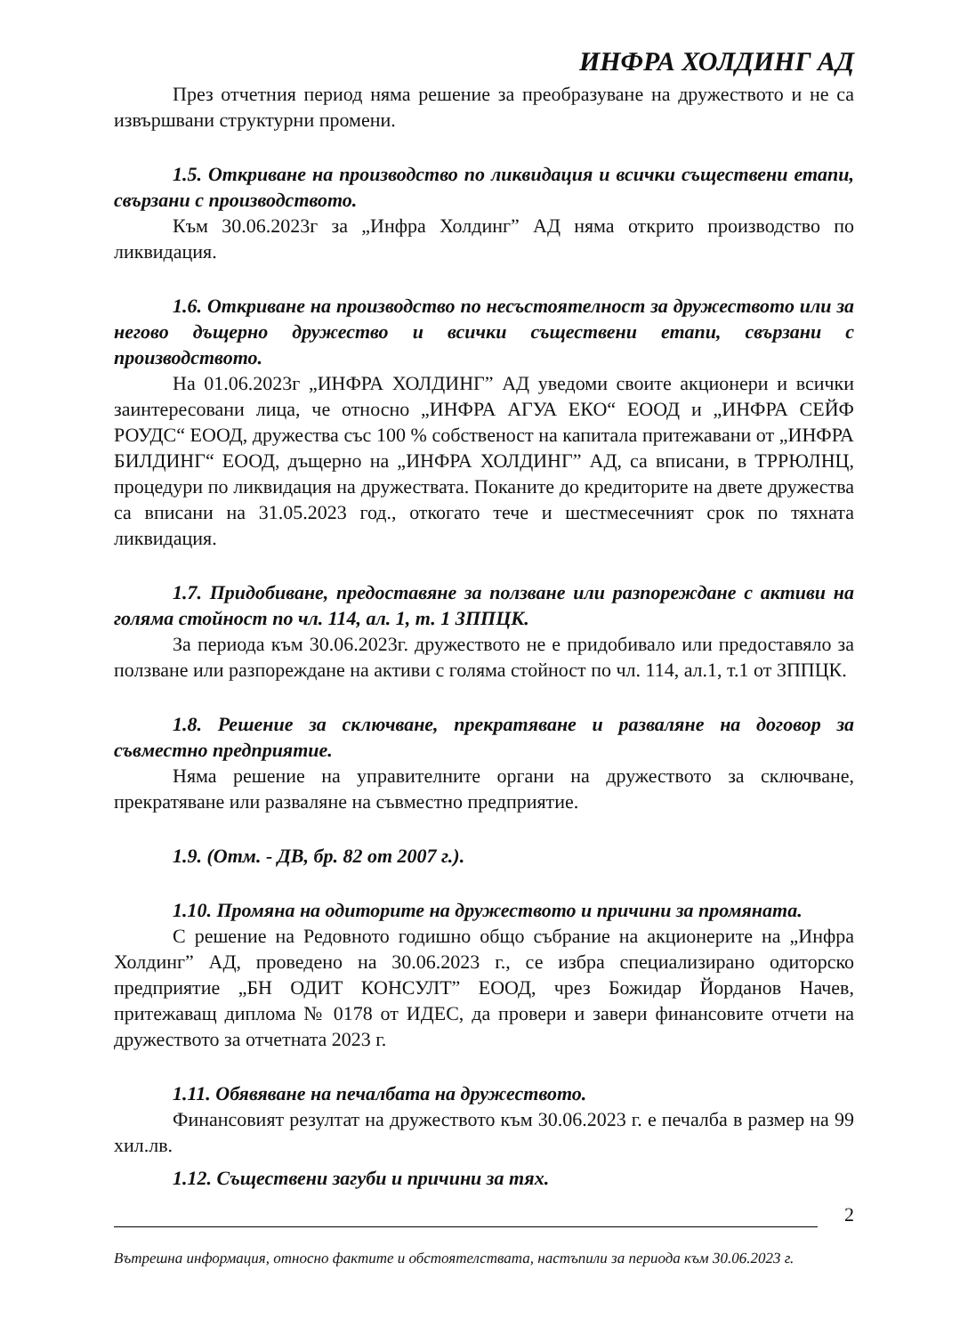ИНФРА ХОЛДИНГ АД
През отчетния период няма решение за преобразуване на дружеството и не са извършвани структурни промени.
1.5. Откриване на производство по ликвидация и всички съществени етапи, свързани с производството.
Към 30.06.2023г за „Инфра Холдинг” АД няма открито производство по ликвидация.
1.6. Откриване на производство по несъстоятелност за дружеството или за негово дъщерно дружество и всички съществени етапи, свързани с производството.
На 01.06.2023г „ИНФРА ХОЛДИНГ” АД уведоми своите акционери и всички заинтересовани лица, че относно „ИНФРА АГУА ЕКО“ ЕООД и „ИНФРА СЕЙФ РОУДС“ ЕООД, дружества със 100 % собственост на капитала притежавани от „ИНФРА БИЛДИНГ“ ЕООД, дъщерно на „ИНФРА ХОЛДИНГ” АД, са вписани, в ТРРЮЛНЦ, процедури по ликвидация на дружествата. Поканите до кредиторите на двете дружества са вписани на 31.05.2023 год., откогато тече и шестмесечният срок по тяхната ликвидация.
1.7. Придобиване, предоставяне за ползване или разпореждане с активи на голяма стойност по чл. 114, ал. 1, т. 1 ЗППЦК.
За периода към 30.06.2023г. дружеството не е придобивало или предоставяло за ползване или разпореждане на активи с голяма стойност по чл. 114, ал.1, т.1 от ЗППЦК.
1.8. Решение за сключване, прекратяване и разваляне на договор за съвместно предприятие.
Няма решение на управителните органи на дружеството за сключване, прекратяване или разваляне на съвместно предприятие.
1.9. (Отм. - ДВ, бр. 82 от 2007 г.).
1.10. Промяна на одиторите на дружеството и причини за промяната.
С решение на Редовното годишно общо събрание на акционерите на „Инфра Холдинг” АД, проведено на 30.06.2023 г., се избра специализирано одиторско предприятие „БН ОДИТ КОНСУЛТ” ЕООД, чрез Божидар Йорданов Начев, притежаващ диплома № 0178 от ИДЕС, да провери и завери финансовите отчети на дружеството за отчетната 2023 г.
1.11. Обявяване на печалбата на дружеството.
Финансовият резултат на дружеството към 30.06.2023 г. е печалба в размер на 99 хил.лв.
1.12. Съществени загуби и причини за тях.
2
Вътрешна информация, относно фактите и обстоятелствата, настъпили за периода към 30.06.2023 г.